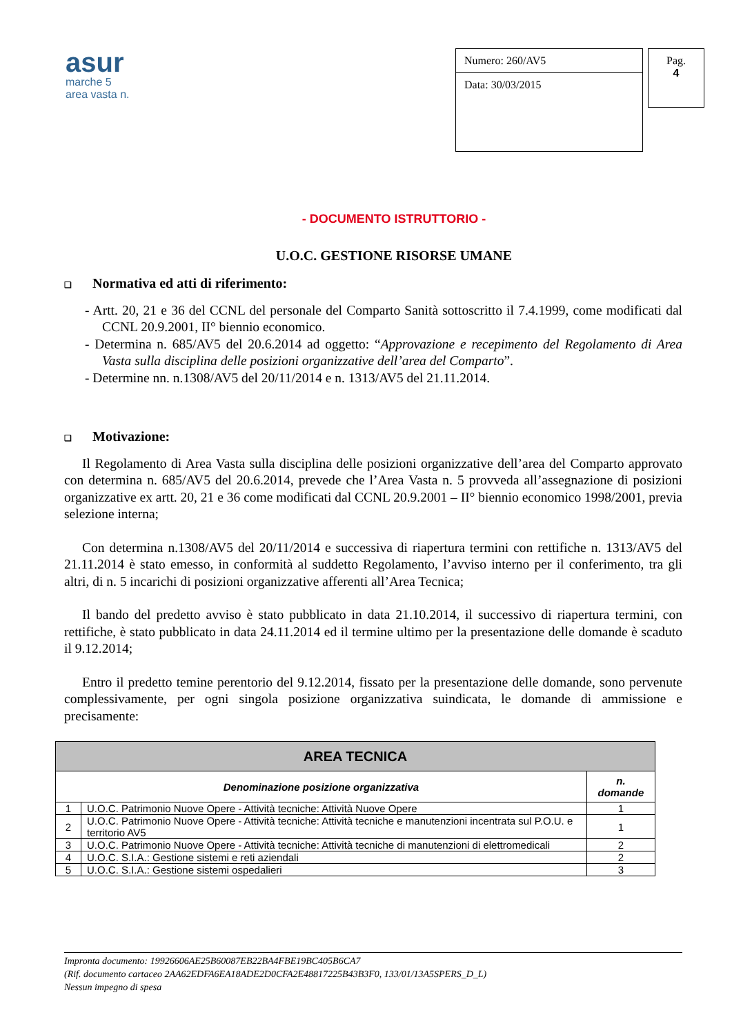asur
marche 5
area vasta n.
Numero: 260/AV5
Data: 30/03/2015
Pag.
4
- DOCUMENTO ISTRUTTORIO -
U.O.C. GESTIONE RISORSE UMANE
❑ Normativa ed atti di riferimento:
- Artt. 20, 21 e 36 del CCNL del personale del Comparto Sanità sottoscritto il 7.4.1999, come modificati dal CCNL 20.9.2001, II° biennio economico.
- Determina n. 685/AV5 del 20.6.2014 ad oggetto: “Approvazione e recepimento del Regolamento di Area Vasta sulla disciplina delle posizioni organizzative dell’area del Comparto”.
- Determine nn. n.1308/AV5 del 20/11/2014 e n. 1313/AV5 del 21.11.2014.
❑ Motivazione:
Il Regolamento di Area Vasta sulla disciplina delle posizioni organizzative dell’area del Comparto approvato con determina n. 685/AV5 del 20.6.2014, prevede che l’Area Vasta n. 5 provveda all’assegnazione di posizioni organizzative ex artt. 20, 21 e 36 come modificati dal CCNL 20.9.2001 – II° biennio economico 1998/2001, previa selezione interna;
Con determina n.1308/AV5 del 20/11/2014 e successiva di riapertura termini con rettifiche n. 1313/AV5 del 21.11.2014 è stato emesso, in conformità al suddetto Regolamento, l’avviso interno per il conferimento, tra gli altri, di n. 5 incarichi di posizioni organizzative afferenti all’Area Tecnica;
Il bando del predetto avviso è stato pubblicato in data 21.10.2014, il successivo di riapertura termini, con rettifiche, è stato pubblicato in data 24.11.2014 ed il termine ultimo per la presentazione delle domande è scaduto il 9.12.2014;
Entro il predetto temine perentorio del 9.12.2014, fissato per la presentazione delle domande, sono pervenute complessivamente, per ogni singola posizione organizzativa suindicata, le domande di ammissione e precisamente:
| AREA TECNICA | | |
| --- | --- | --- |
| Denominazione posizione organizzativa | | n. domande |
| 1 | U.O.C. Patrimonio Nuove Opere - Attività tecniche: Attività Nuove Opere | 1 |
| 2 | U.O.C. Patrimonio Nuove Opere - Attività tecniche: Attività tecniche e manutenzioni incentrata sul P.O.U. e territorio AV5 | 1 |
| 3 | U.O.C. Patrimonio Nuove Opere - Attività tecniche: Attività tecniche di manutenzioni di elettromedicali | 2 |
| 4 | U.O.C. S.I.A.: Gestione sistemi e reti aziendali | 2 |
| 5 | U.O.C. S.I.A.: Gestione sistemi ospedalieri | 3 |
Impronta documento: 19926606AE25B60087EB22BA4FBE19BC405B6CA7
(Rif. documento cartaceo 2AA62EDFA6EA18ADE2D0CFA2E48817225B43B3F0, 133/01/13A5SPERS_D_L)
Nessun impegno di spesa